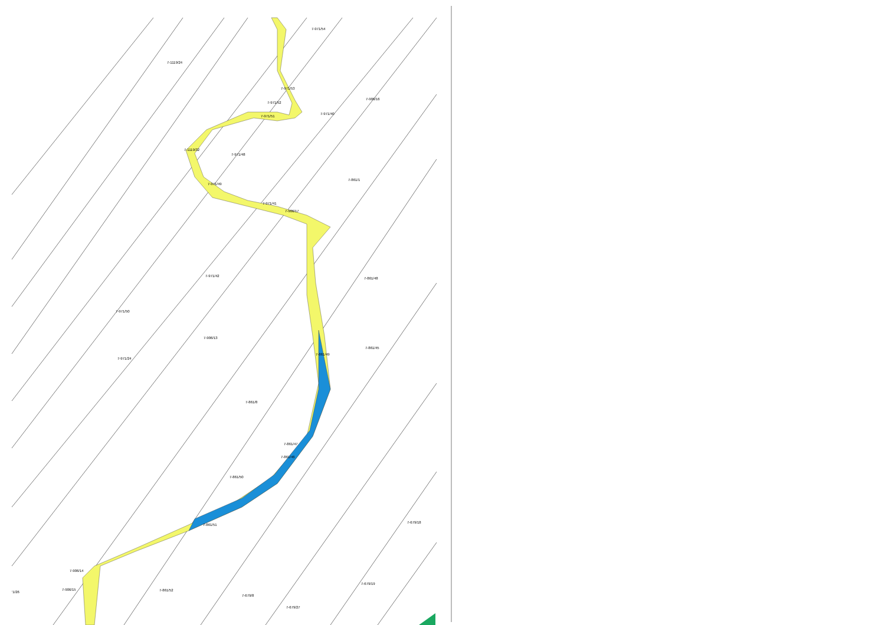7-971/54
7-1119/24
7-906/16
7-971/53
7-971/52
7-971/51
7-971/40
7-1119/32
7-971/48
7-861/1
7-971/49
7-971/41
7-906/17
7-971/42
7-861/48
7-971/50
7-906/13
7-861/45
7-861/49
7-971/24
7-861/8
7-861/47
7-861/46
7-861/50
7-861/51
7-679/18
7-906/14
7-679/19
'1/26
7-906/15
7-861/52
7-679/8
7-679/27